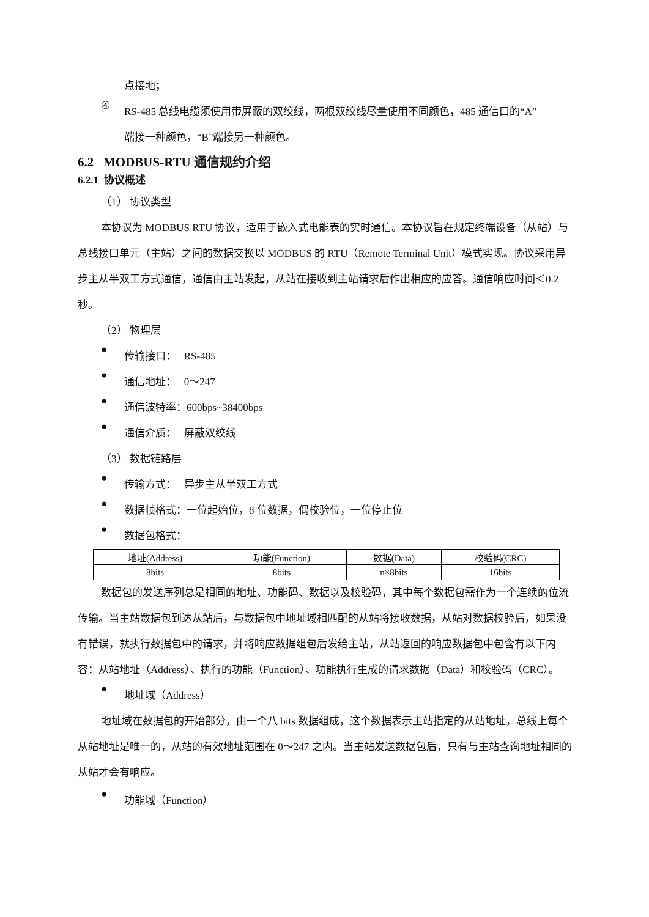点接地；
④
RS-485 总线电缆须使用带屏蔽的双绞线，两根双绞线尽量使用不同颜色，485 通信口的“A”
端接一种颜色，“B”端接另一种颜色。
6.2 MODBUS-RTU 通信规约介绍
6.2.1 协议概述
（1） 协议类型
本协议为 MODBUS RTU 协议，适用于嵌入式电能表的实时通信。本协议旨在规定终端设备（从站）与总线接口单元（主站）之间的数据交换以 MODBUS 的 RTU（Remote Terminal Unit）模式实现。协议采用异步主从半双工方式通信，通信由主站发起，从站在接收到主站请求后作出相应的应答。通信响应时间＜0.2 秒。
（2） 物理层
●
传输接口： RS-485
●
通信地址： 0～247
●
通信波特率：600bps~38400bps
●
通信介质： 屏蔽双绞线
（3） 数据链路层
●
传输方式： 异步主从半双工方式
●
数据帧格式：一位起始位，8 位数据，偶校验位，一位停止位
●
数据包格式：
| 地址(Address) | 功能(Function) | 数据(Data) | 校验码(CRC) |
| 8bits | 8bits | n×8bits | 16bits |
数据包的发送序列总是相同的地址、功能码、数据以及校验码，其中每个数据包需作为一个连续的位流传输。当主站数据包到达从站后，与数据包中地址域相匹配的从站将接收数据，从站对数据校验后，如果没有错误，就执行数据包中的请求，并将响应数据组包后发给主站，从站返回的响应数据包中包含有以下内容：从站地址（Address）、执行的功能（Function）、功能执行生成的请求数据（Data）和校验码（CRC）。
●
地址域（Address）
地址域在数据包的开始部分，由一个八 bits 数据组成，这个数据表示主站指定的从站地址，总线上每个从站地址是唯一的，从站的有效地址范围在 0～247 之内。当主站发送数据包后，只有与主站查询地址相同的从站才会有响应。
●
功能域（Function）